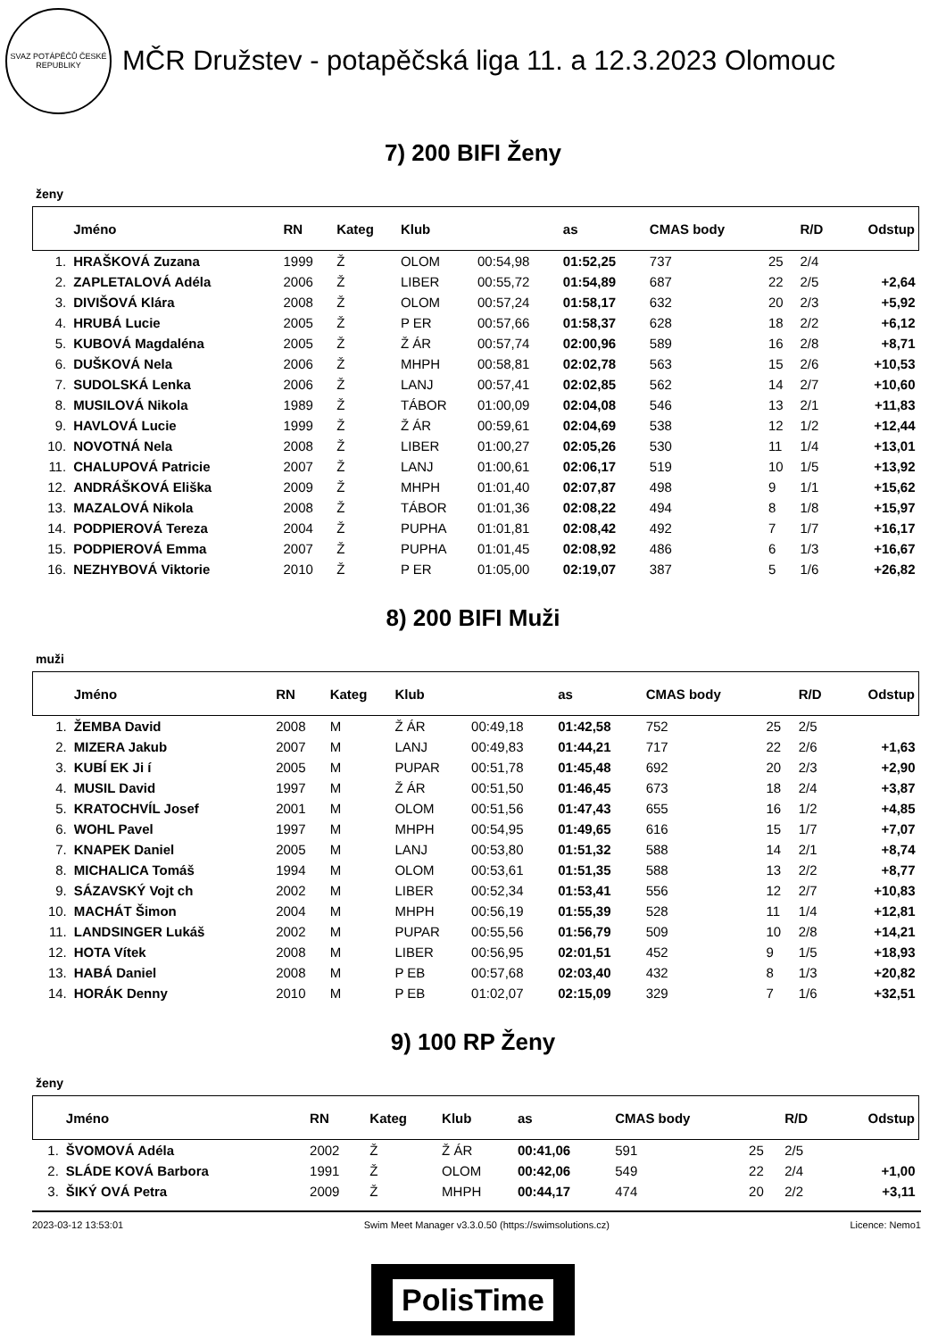SVAZ POTÁPĚČŮ ČESKÉ REPUBLIKY
MČR Družstev - potapěčská liga 11. a 12.3.2023 Olomouc
7) 200 BIFI Ženy
ženy
| | Jméno | RN | Kateg | Klub | | as | CMAS body | | R/D | Odstup |
| --- | --- | --- | --- | --- | --- | --- | --- | --- | --- | --- |
| 1. | HRAŠKOVÁ Zuzana | 1999 | Ž | OLOM | 00:54,98 | 01:52,25 | 737 | 25 | 2/4 | |
| 2. | ZAPLETALOVÁ Adéla | 2006 | Ž | LIBER | 00:55,72 | 01:54,89 | 687 | 22 | 2/5 | +2,64 |
| 3. | DIVIŠOVÁ Klára | 2008 | Ž | OLOM | 00:57,24 | 01:58,17 | 632 | 20 | 2/3 | +5,92 |
| 4. | HRUBÁ Lucie | 2005 | Ž | P ER | 00:57,66 | 01:58,37 | 628 | 18 | 2/2 | +6,12 |
| 5. | KUBOVÁ Magdaléna | 2005 | Ž | Ž ÁR | 00:57,74 | 02:00,96 | 589 | 16 | 2/8 | +8,71 |
| 6. | DUŠKOVÁ Nela | 2006 | Ž | MHPH | 00:58,81 | 02:02,78 | 563 | 15 | 2/6 | +10,53 |
| 7. | SUDOLSKÁ Lenka | 2006 | Ž | LANJ | 00:57,41 | 02:02,85 | 562 | 14 | 2/7 | +10,60 |
| 8. | MUSILOVÁ Nikola | 1989 | Ž | TÁBOR | 01:00,09 | 02:04,08 | 546 | 13 | 2/1 | +11,83 |
| 9. | HAVLOVÁ Lucie | 1999 | Ž | Ž ÁR | 00:59,61 | 02:04,69 | 538 | 12 | 1/2 | +12,44 |
| 10. | NOVOTNÁ Nela | 2008 | Ž | LIBER | 01:00,27 | 02:05,26 | 530 | 11 | 1/4 | +13,01 |
| 11. | CHALUPOVÁ Patricie | 2007 | Ž | LANJ | 01:00,61 | 02:06,17 | 519 | 10 | 1/5 | +13,92 |
| 12. | ANDRÁŠKOVÁ Eliška | 2009 | Ž | MHPH | 01:01,40 | 02:07,87 | 498 | 9 | 1/1 | +15,62 |
| 13. | MAZALOVÁ Nikola | 2008 | Ž | TÁBOR | 01:01,36 | 02:08,22 | 494 | 8 | 1/8 | +15,97 |
| 14. | PODPIEROVÁ Tereza | 2004 | Ž | PUPHA | 01:01,81 | 02:08,42 | 492 | 7 | 1/7 | +16,17 |
| 15. | PODPIEROVÁ Emma | 2007 | Ž | PUPHA | 01:01,45 | 02:08,92 | 486 | 6 | 1/3 | +16,67 |
| 16. | NEZHYBOVÁ Viktorie | 2010 | Ž | P ER | 01:05,00 | 02:19,07 | 387 | 5 | 1/6 | +26,82 |
8) 200 BIFI Muži
muži
| | Jméno | RN | Kateg | Klub | | as | CMAS body | | R/D | Odstup |
| --- | --- | --- | --- | --- | --- | --- | --- | --- | --- | --- |
| 1. | ŽEMBA David | 2008 | M | Ž ÁR | 00:49,18 | 01:42,58 | 752 | 25 | 2/5 | |
| 2. | MIZERA Jakub | 2007 | M | LANJ | 00:49,83 | 01:44,21 | 717 | 22 | 2/6 | +1,63 |
| 3. | KUBÍ EK Ji í | 2005 | M | PUPAR | 00:51,78 | 01:45,48 | 692 | 20 | 2/3 | +2,90 |
| 4. | MUSIL David | 1997 | M | Ž ÁR | 00:51,50 | 01:46,45 | 673 | 18 | 2/4 | +3,87 |
| 5. | KRATOCHVÍL Josef | 2001 | M | OLOM | 00:51,56 | 01:47,43 | 655 | 16 | 1/2 | +4,85 |
| 6. | WOHL Pavel | 1997 | M | MHPH | 00:54,95 | 01:49,65 | 616 | 15 | 1/7 | +7,07 |
| 7. | KNAPEK Daniel | 2005 | M | LANJ | 00:53,80 | 01:51,32 | 588 | 14 | 2/1 | +8,74 |
| 8. | MICHALICA Tomáš | 1994 | M | OLOM | 00:53,61 | 01:51,35 | 588 | 13 | 2/2 | +8,77 |
| 9. | SÁZAVSKÝ Vojt ch | 2002 | M | LIBER | 00:52,34 | 01:53,41 | 556 | 12 | 2/7 | +10,83 |
| 10. | MACHÁT Šimon | 2004 | M | MHPH | 00:56,19 | 01:55,39 | 528 | 11 | 1/4 | +12,81 |
| 11. | LANDSINGER Lukáš | 2002 | M | PUPAR | 00:55,56 | 01:56,79 | 509 | 10 | 2/8 | +14,21 |
| 12. | HOTA Vítek | 2008 | M | LIBER | 00:56,95 | 02:01,51 | 452 | 9 | 1/5 | +18,93 |
| 13. | HABÁ Daniel | 2008 | M | P EB | 00:57,68 | 02:03,40 | 432 | 8 | 1/3 | +20,82 |
| 14. | HORÁK Denny | 2010 | M | P EB | 01:02,07 | 02:15,09 | 329 | 7 | 1/6 | +32,51 |
9) 100 RP Ženy
ženy
| | Jméno | RN | Kateg | Klub | as | CMAS body | | R/D | Odstup |
| --- | --- | --- | --- | --- | --- | --- | --- | --- | --- |
| 1. | ŠVOMOVÁ Adéla | 2002 | Ž | Ž ÁR | 00:41,06 | 591 | 25 | 2/5 | |
| 2. | SLÁDE KOVÁ Barbora | 1991 | Ž | OLOM | 00:42,06 | 549 | 22 | 2/4 | +1,00 |
| 3. | ŠIKÝ OVÁ Petra | 2009 | Ž | MHPH | 00:44,17 | 474 | 20 | 2/2 | +3,11 |
2023-03-12 13:53:01 Swim Meet Manager v3.3.0.50 (https://swimsolutions.cz) Licence: Nemo1
PolisTime